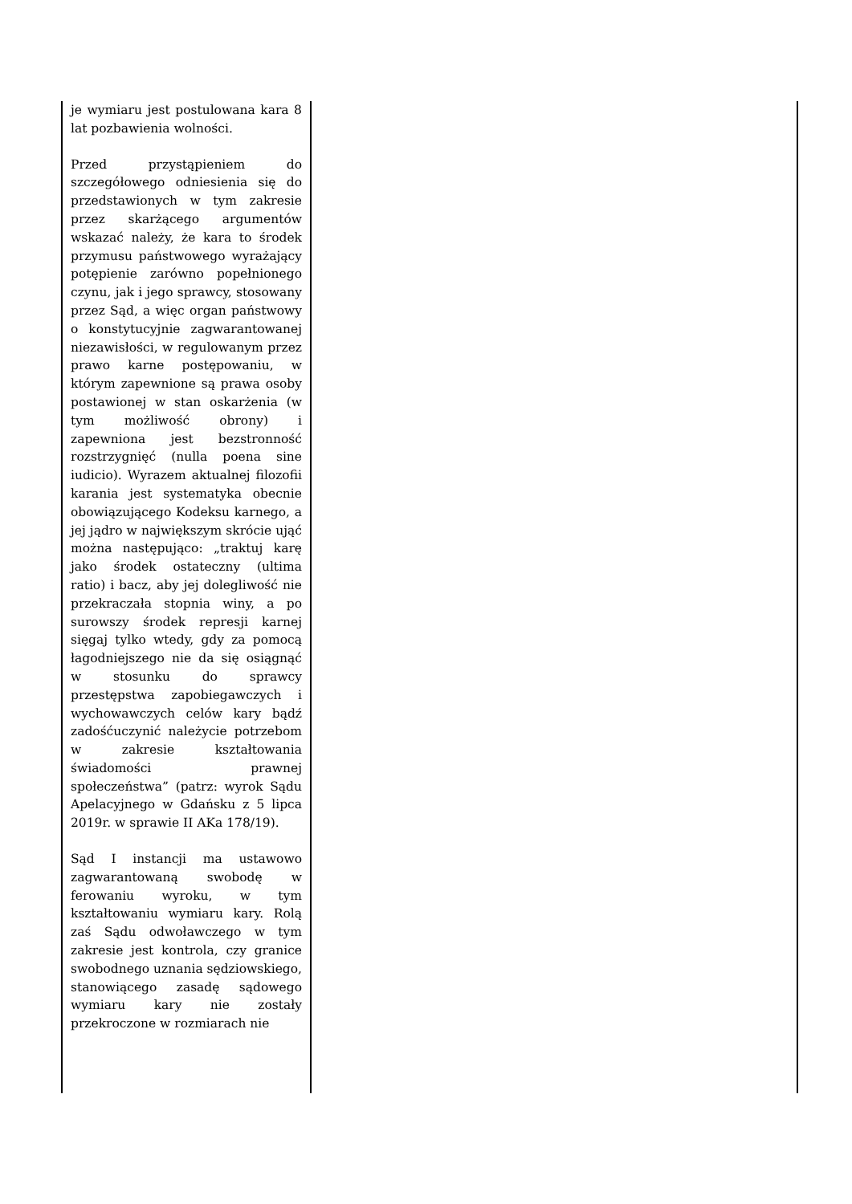| je wymiaru jest postulowana kara 8 lat pozbawienia wolności. Przed przystąpieniem do szczegółowego odniesienia się do przedstawionych w tym zakresie przez skarżącego argumentów wskazać należy, że kara to środek przymusu państwowego wyrażający potępienie zarówno popełnionego czynu, jak i jego sprawcy, stosowany przez Sąd, a więc organ państwowy o konstytucyjnie zagwarantowanej niezawisłości, w regulowanym przez prawo karne postępowaniu, w którym zapewnione są prawa osoby postawionej w stan oskarżenia (w tym możliwość obrony) i zapewniona jest bezstronność rozstrzygnięć (nulla poena sine iudicio). Wyrazem aktualnej filozofii karania jest systematyka obecnie obowiązującego Kodeksu karnego, a jej jądro w największym skrócie ująć można następująco: „traktuj karę jako środek ostateczny (ultima ratio) i bacz, aby jej dolegliwość nie przekraczała stopnia winy, a po surowszy środek represji karnej sięgaj tylko wtedy, gdy za pomocą łagodniejszego nie da się osiągnąć w stosunku do sprawcy przestępstwa zapobiegawczych i wychowawczych celów kary bądź zadośćuczynić należycie potrzebom w zakresie kształtowania świadomości prawnej społeczeństwa” (patrz: wyrok Sądu Apelacyjnego w Gdańsku z 5 lipca 2019r. w sprawie II AKa 178/19). Sąd I instancji ma ustawowo zagwarantowaną swobodę w ferowaniu wyroku, w tym kształtowaniu wymiaru kary. Rolą zaś Sądu odwoławczego w tym zakresie jest kontrola, czy granice swobodnego uznania sędziowskiego, stanowiącego zasadę sądowego wymiaru kary nie zostały przekroczone w rozmiarach nie | |